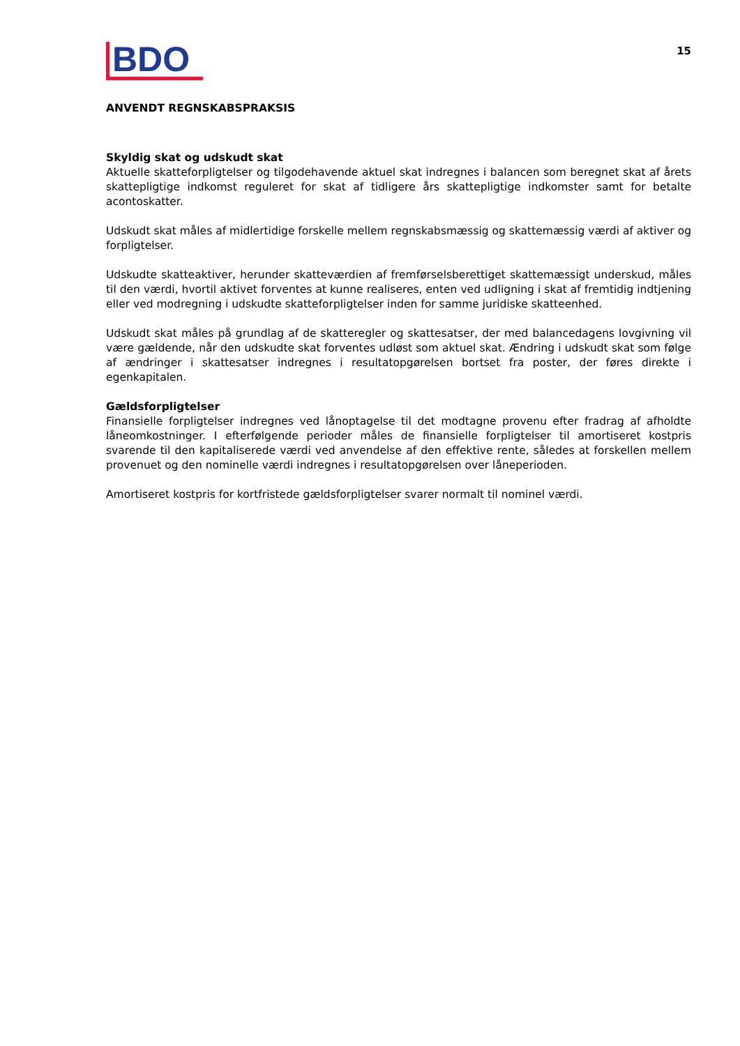BDO
15
ANVENDT REGNSKABSPRAKSIS
Skyldig skat og udskudt skat
Aktuelle skatteforpligtelser og tilgodehavende aktuel skat indregnes i balancen som beregnet skat af årets skattepligtige indkomst reguleret for skat af tidligere års skattepligtige indkomster samt for betalte acontoskatter.
Udskudt skat måles af midlertidige forskelle mellem regnskabsmæssig og skattemæssig værdi af aktiver og forpligtelser.
Udskudte skatteaktiver, herunder skatteværdien af fremførselsberettiget skattemæssigt underskud, måles til den værdi, hvortil aktivet forventes at kunne realiseres, enten ved udligning i skat af fremtidig indtjening eller ved modregning i udskudte skatteforpligtelser inden for samme juridiske skatteenhed.
Udskudt skat måles på grundlag af de skatteregler og skattesatser, der med balancedagens lovgivning vil være gældende, når den udskudte skat forventes udløst som aktuel skat. Ændring i udskudt skat som følge af ændringer i skattesatser indregnes i resultatopgørelsen bortset fra poster, der føres direkte i egenkapitalen.
Gældsforpligtelser
Finansielle forpligtelser indregnes ved lånoptagelse til det modtagne provenu efter fradrag af afholdte låneomkostninger. I efterfølgende perioder måles de finansielle forpligtelser til amortiseret kostpris svarende til den kapitaliserede værdi ved anvendelse af den effektive rente, således at forskellen mellem provenuet og den nominelle værdi indregnes i resultatopgørelsen over låneperioden.
Amortiseret kostpris for kortfristede gældsforpligtelser svarer normalt til nominel værdi.